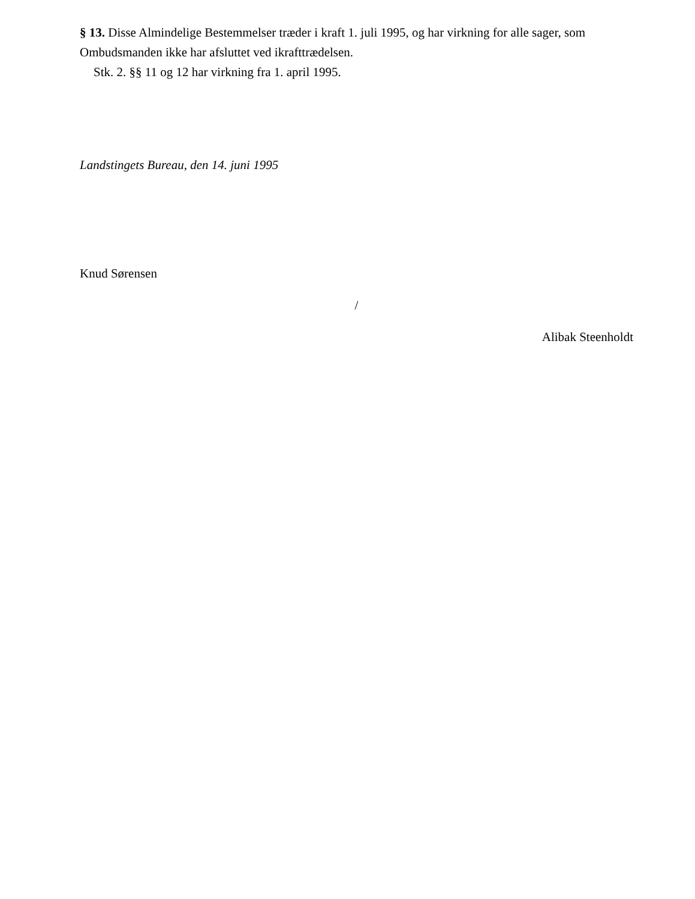§ 13. Disse Almindelige Bestemmelser træder i kraft 1. juli 1995, og har virkning for alle sager, som Ombudsmanden ikke har afsluttet ved ikrafttrædelsen.
Stk. 2. §§ 11 og 12 har virkning fra 1. april 1995.
Landstingets Bureau, den 14. juni 1995
Knud Sørensen
/
Alibak Steenholdt